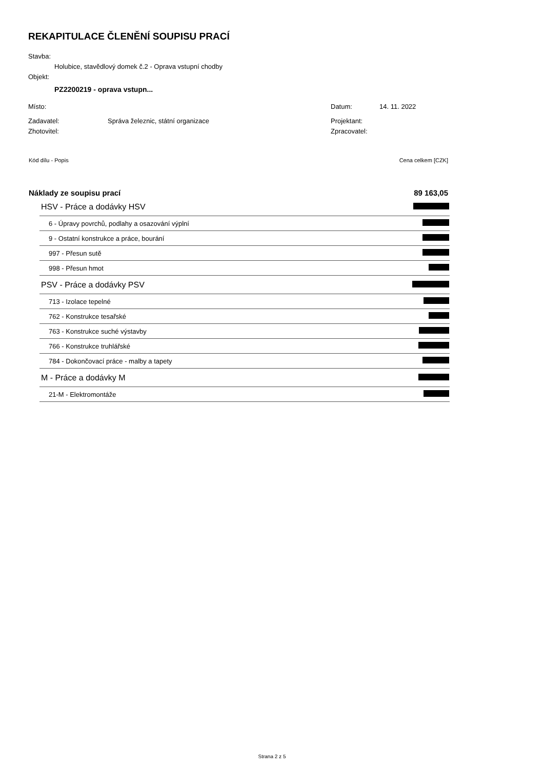REKAPITULACE ČLENĚNÍ SOUPISU PRACÍ
Stavba:
Holubice, stavědlový domek č.2 - Oprava vstupní chodby
Objekt:
PZ2200219 - oprava vstupn...
Místo: Datum: 14. 11. 2022
Zadavatel: Správa železnic, státní organizace Projektant:
Zhotovitel: Zpracovatel:
| Kód dílu - Popis | Cena celkem [CZK] |
| Náklady ze soupisu prací | 89 163,05 |
| HSV - Práce a dodávky HSV | |
| 6 - Úpravy povrchů, podlahy a osazování výplní | |
| 9 - Ostatní konstrukce a práce, bourání | |
| 997 - Přesun sutě | |
| 998 - Přesun hmot | |
| PSV - Práce a dodávky PSV | |
| 713 - Izolace tepelné | |
| 762 - Konstrukce tesařské | |
| 763 - Konstrukce suché výstavby | |
| 766 - Konstrukce truhlářské | |
| 784 - Dokončovací práce - malby a tapety | |
| M - Práce a dodávky M | |
| 21-M - Elektromontáže | |
Strana 2 z 5